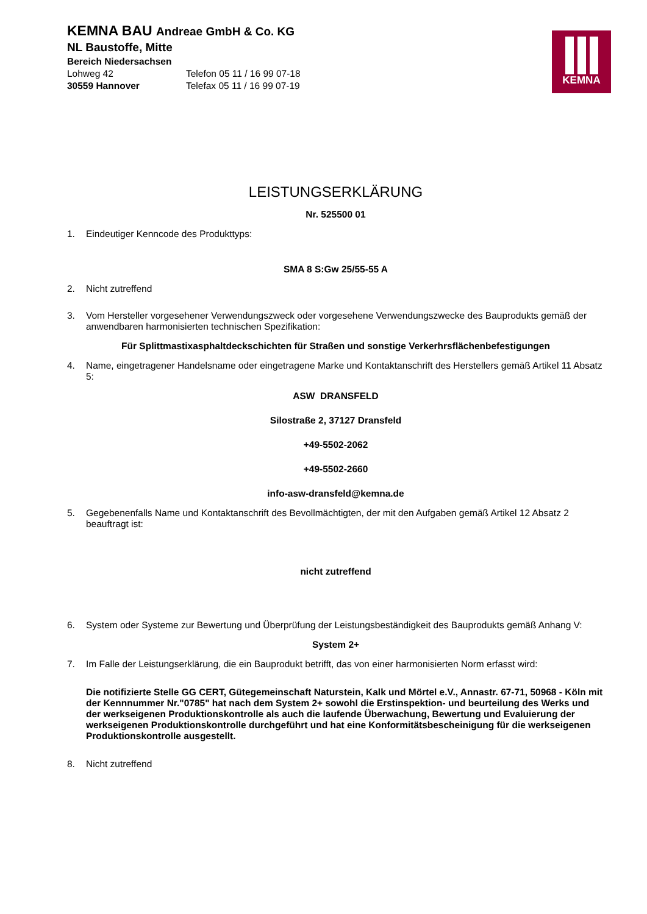KEMNA BAU Andreae GmbH & Co. KG
NL Baustoffe, Mitte
Bereich Niedersachsen
Lohweg 42 Telefon 05 11 / 16 99 07-18
30559 Hannover Telefax 05 11 / 16 99 07-19
KEMNA
LEISTUNGSERKLÄRUNG
Nr. 525500 01
1. Eindeutiger Kenncode des Produkttyps:
SMA 8 S:Gw 25/55-55 A
2. Nicht zutreffend
3. Vom Hersteller vorgesehener Verwendungszweck oder vorgesehene Verwendungszwecke des Bauprodukts gemäß der anwendbaren harmonisierten technischen Spezifikation:
Für Splittmastixasphaltdeckschichten für Straßen und sonstige Verkerhrsflächenbefestigungen
4. Name, eingetragener Handelsname oder eingetragene Marke und Kontaktanschrift des Herstellers gemäß Artikel 11 Absatz 5:
ASW DRANSFELD
Silostraße 2, 37127 Dransfeld
+49-5502-2062
+49-5502-2660
info-asw-dransfeld@kemna.de
5. Gegebenenfalls Name und Kontaktanschrift des Bevollmächtigten, der mit den Aufgaben gemäß Artikel 12 Absatz 2 beauftragt ist:
nicht zutreffend
6. System oder Systeme zur Bewertung und Überprüfung der Leistungsbeständigkeit des Bauprodukts gemäß Anhang V:
System 2+
7. Im Falle der Leistungserklärung, die ein Bauprodukt betrifft, das von einer harmonisierten Norm erfasst wird:
Die notifizierte Stelle GG CERT, Gütegemeinschaft Naturstein, Kalk und Mörtel e.V., Annastr. 67-71, 50968 - Köln mit der Kennnummer Nr."0785" hat nach dem System 2+ sowohl die Erstinspektion- und beurteilung des Werks und der werkseigenen Produktionskontrolle als auch die laufende Überwachung, Bewertung und Evaluierung der werkseigenen Produktionskontrolle durchgeführt und hat eine Konformitätsbescheinigung für die werkseigenen Produktionskontrolle ausgestellt.
8. Nicht zutreffend